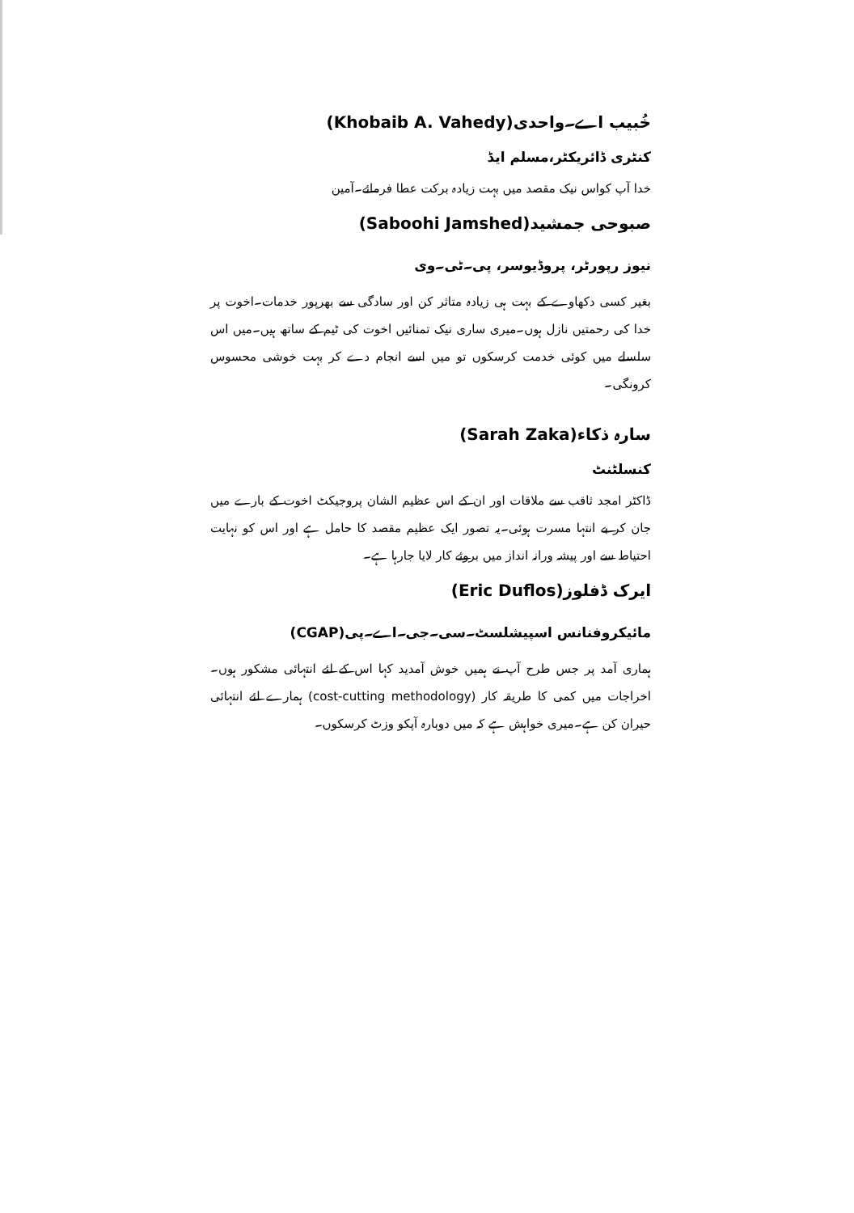خُبیب اے۔واحدی(Khobaib A. Vahedy)
کنٹری ڈائریکٹر،مسلم ایڈ
خدا آپ کواس نیک مقصد میں بہت زیادہ برکت عطا فرمائے۔آمین
صبوحی جمشید(Saboohi Jamshed)
نیوز رپورٹر، پروڈیوسر، پی۔ٹی۔وی
بغیر کسی دکھاوے کے بہت ہی زیادہ متاثر کن اور سادگی سے بھرپور خدمات۔اخوت پر خدا کی رحمتیں نازل ہوں۔میری ساری نیک تمنائیں اخوت کی ٹیم کے ساتھ ہیں۔میں اس سلسلے میں کوئی خدمت کرسکوں تو میں اسے انجام دے کر بہت خوشی محسوس کرونگی۔
سارہ ذکاء(Sarah Zaka)
کنسلٹنٹ
ڈاکٹر امجد ثاقب سے ملاقات اور ان کے اس عظیم الشان پروجیکٹ اخوت کے بارے میں جان کر بے انتہا مسرت ہوئی۔یہ تصور ایک عظیم مقصد کا حامل ہے اور اس کو نہایت احتیاط سے اور پیشہ ورانہ انداز میں بروئے کار لایا جارہا ہے۔
ایرک ڈفلوز(Eric Duflos)
مائیکروفنانس اسپیشلسٹ۔سی۔جی۔اے۔پی(CGAP)
ہماری آمد پر جس طرح آپ نے ہمیں خوش آمدید کہا اس کے لئے انتہائی مشکور ہوں۔اخراجات میں کمی کا طریقہ کار (cost-cutting methodology) ہمارے لئے انتہائی حیران کن ہے۔میری خواہش ہے کہ میں دوبارہ آپکو وزٹ کرسکوں۔